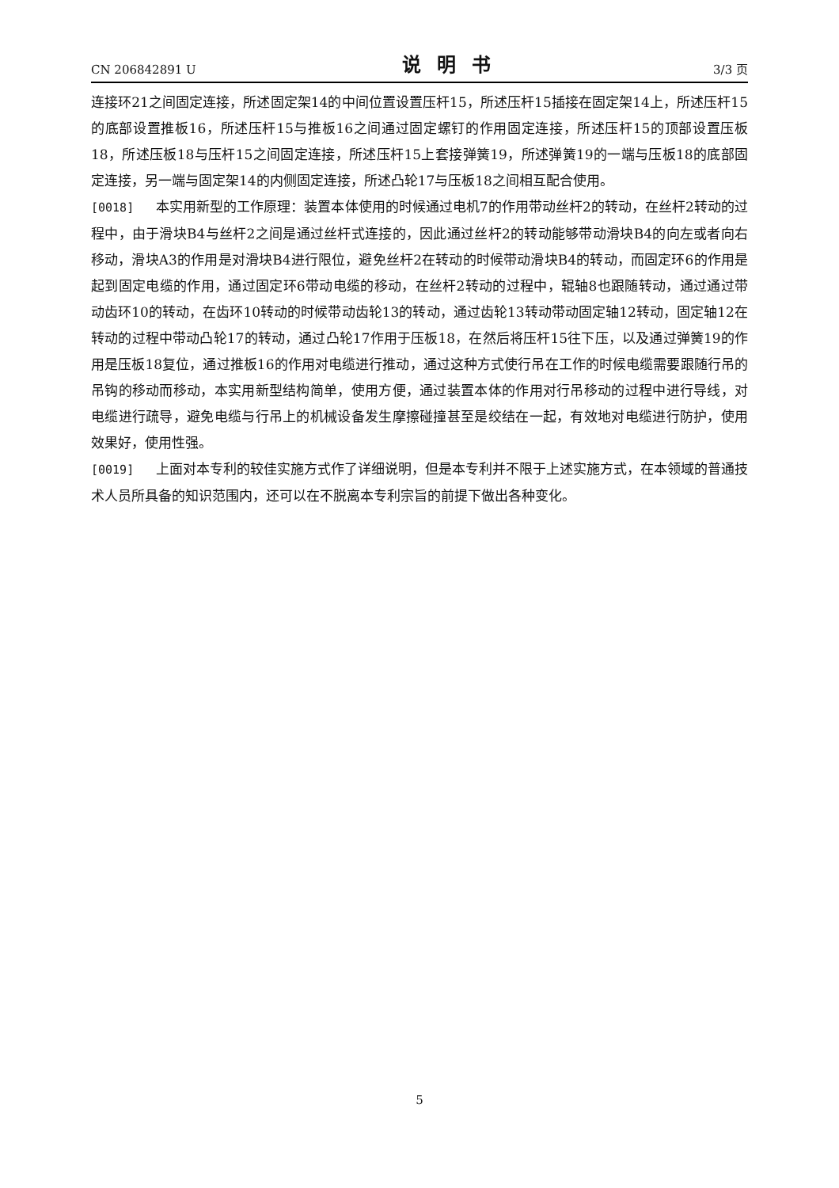CN 206842891 U 说明书 3/3 页
连接环21之间固定连接，所述固定架14的中间位置设置压杆15，所述压杆15插接在固定架14上，所述压杆15的底部设置推板16，所述压杆15与推板16之间通过固定螺钉的作用固定连接，所述压杆15的顶部设置压板18，所述压板18与压杆15之间固定连接，所述压杆15上套接弹簧19，所述弹簧19的一端与压板18的底部固定连接，另一端与固定架14的内侧固定连接，所述凸轮17与压板18之间相互配合使用。
[0018] 本实用新型的工作原理：装置本体使用的时候通过电机7的作用带动丝杆2的转动，在丝杆2转动的过程中，由于滑块B4与丝杆2之间是通过丝杆式连接的，因此通过丝杆2的转动能够带动滑块B4的向左或者向右移动，滑块A3的作用是对滑块B4进行限位，避免丝杆2在转动的时候带动滑块B4的转动，而固定环6的作用是起到固定电缆的作用，通过固定环6带动电缆的移动，在丝杆2转动的过程中，辊轴8也跟随转动，通过通过带动齿环10的转动，在齿环10转动的时候带动齿轮13的转动，通过齿轮13转动带动固定轴12转动，固定轴12在转动的过程中带动凸轮17的转动，通过凸轮17作用于压板18，在然后将压杆15往下压，以及通过弹簧19的作用是压板18复位，通过推板16的作用对电缆进行推动，通过这种方式使行吊在工作的时候电缆需要跟随行吊的吊钩的移动而移动，本实用新型结构简单，使用方便，通过装置本体的作用对行吊移动的过程中进行导线，对电缆进行疏导，避免电缆与行吊上的机械设备发生摩擦碰撞甚至是绞结在一起，有效地对电缆进行防护，使用效果好，使用性强。
[0019] 上面对本专利的较佳实施方式作了详细说明，但是本专利并不限于上述实施方式，在本领域的普通技术人员所具备的知识范围内，还可以在不脱离本专利宗旨的前提下做出各种变化。
5